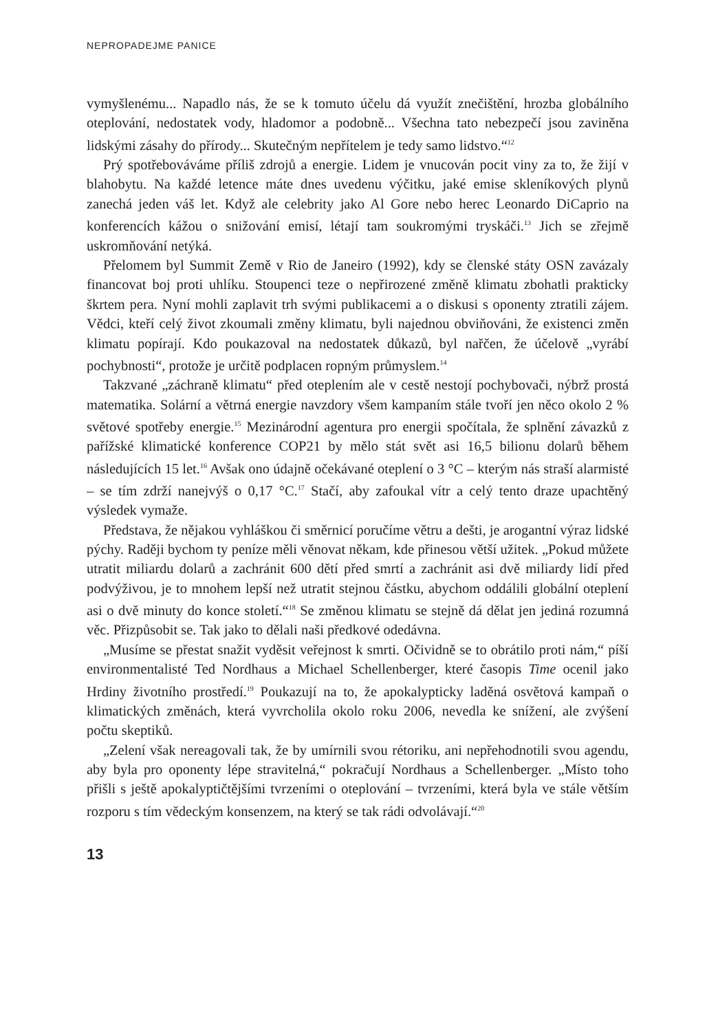NEPROPADEJME PANICE
vymyšlenému... Napadlo nás, že se k tomuto účelu dá využít znečištění, hrozba globálního oteplování, nedostatek vody, hladomor a podobně... Všechna tato nebezpečí jsou zaviněna lidskými zásahy do přírody... Skutečným nepřítelem je tedy samo lidstvo.“<sup>12</sup>
Prý spotřebováváme příliš zdrojů a energie. Lidem je vnucován pocit viny za to, že žijí v blahobytu. Na každé letence máte dnes uvedenu výčitku, jaké emise skleníkových plynů zanechá jeden váš let. Když ale celebrity jako Al Gore nebo herec Leonardo DiCaprio na konferencích kážou o snižování emisí, létají tam soukromými tryskáči.<sup>13</sup> Jich se zřejmě uskromňování netýká.
Přelomem byl Summit Země v Rio de Janeiro (1992), kdy se členské státy OSN zavázaly financovat boj proti uhlíku. Stoupenci teze o nepřirozené změně klimatu zbohatli prakticky škrtem pera. Nyní mohli zaplavit trh svými publikacemi a o diskusi s oponenty ztratili zájem. Vědci, kteří celý život zkoumali změny klimatu, byli najednou obviňováni, že existenci změn klimatu popírají. Kdo poukazoval na nedostatek důkazů, byl nařčen, že účelově „vyrábí pochybnosti“, protože je určitě podplacen ropným průmyslem.<sup>14</sup>
Takzvané „záchraně klimatu“ před oteplením ale v cestě nestojí pochybovači, nýbrž prostá matematika. Solární a větrná energie navzdory všem kampaním stále tvoří jen něco okolo 2 % světové spotřeby energie.<sup>15</sup> Mezinárodní agentura pro energii spočítala, že splnění závazků z pařížské klimatické konference COP21 by mělo stát svět asi 16,5 bilionu dolarů během následujících 15 let.<sup>16</sup> Avšak ono údajně očekávané oteplení o 3 °C – kterým nás straší alarmisté – se tím zdrží nanejvýš o 0,17 °C.<sup>17</sup> Stačí, aby zafoukal vítr a celý tento draze upachtěný výsledek vymaže.
Představa, že nějakou vyhláškou či směrnicí poručíme větru a dešti, je arogantní výraz lidské pýchy. Raději bychom ty peníze měli věnovat někam, kde přinesou větší užitek. „Pokud můžete utratit miliardu dolarů a zachránit 600 dětí před smrtí a zachránit asi dvě miliardy lidí před podvýživou, je to mnohem lepší než utratit stejnou částku, abychom oddálili globální oteplení asi o dvě minuty do konce století.“<sup>18</sup> Se změnou klimatu se stejně dá dělat jen jediná rozumná věc. Přizpůsobit se. Tak jako to dělali naši předkové odedávna.
„Musíme se přestat snažit vyděsit veřejnost k smrti. Očividně se to obrátilo proti nám,“ píší environmentalisté Ted Nordhaus a Michael Schellenberger, které časopis Time ocenil jako Hrdiny životního prostředí.<sup>19</sup> Poukazují na to, že apokalypticky laděná osvětová kampaň o klimatických změnách, která vyvrcholila okolo roku 2006, nevedla ke snížení, ale zvýšení počtu skeptiků.
„Zelení však nereagovali tak, že by umírnili svou rétoriku, ani nepřehodnotili svou agendu, aby byla pro oponenty lépe stravitelná,“ pokračují Nordhaus a Schellenberger. „Místo toho přišli s ještě apokalyptičtějšími tvrzeními o oteplování – tvrzeními, která byla ve stále větším rozporu s tím vědeckým konsenzem, na který se tak rádi odvolávají.“<sup>20</sup>
13